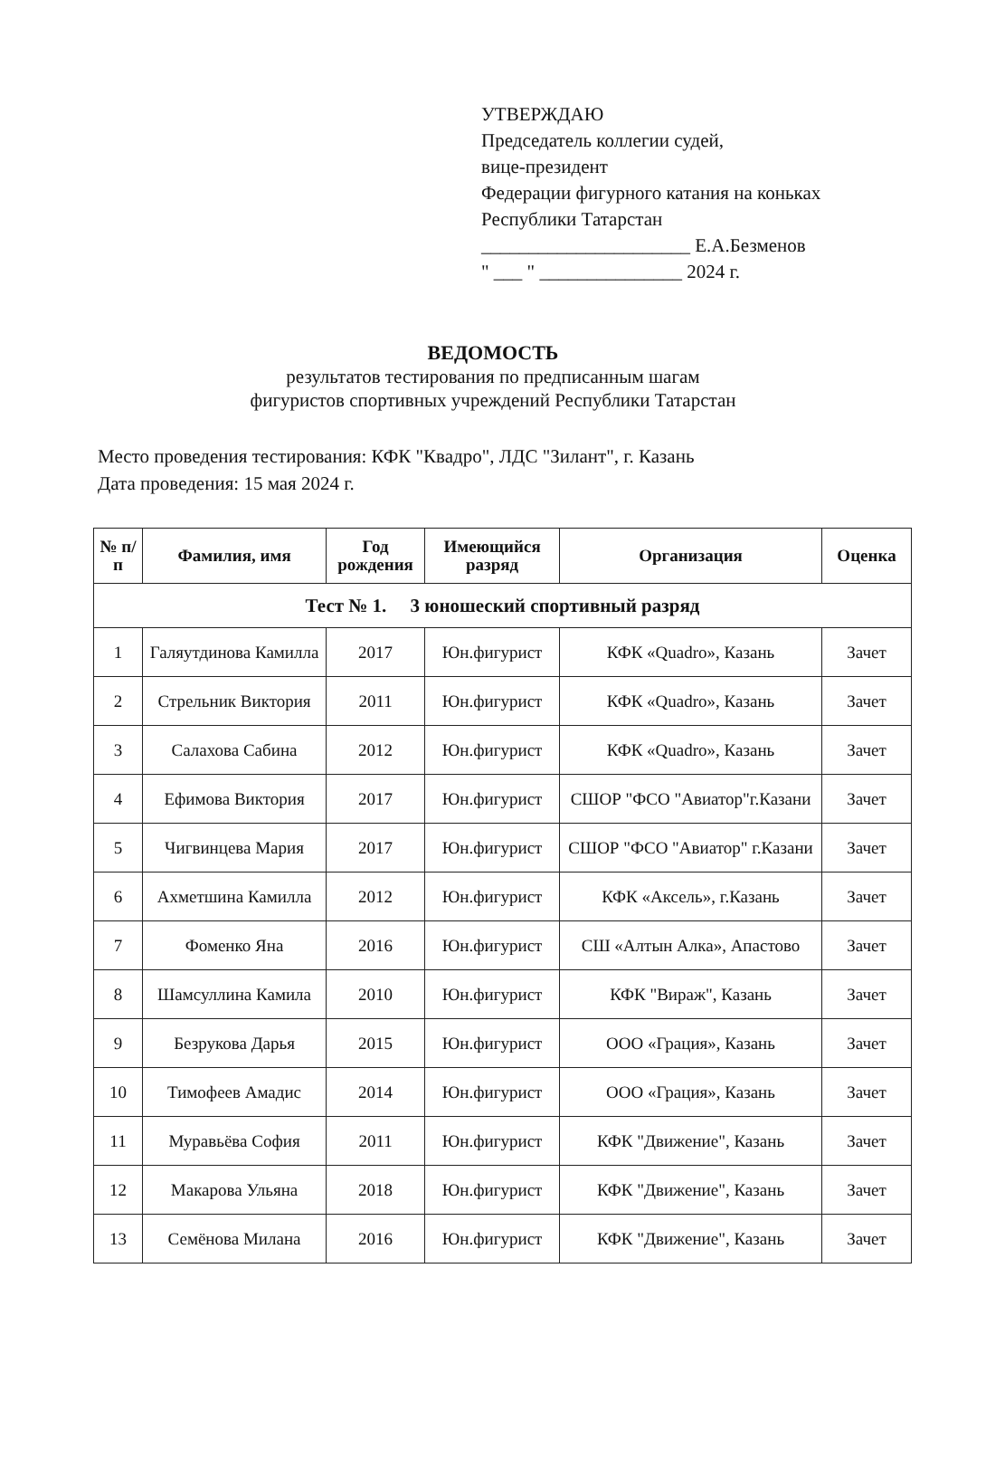УТВЕРЖДАЮ
Председатель коллегии судей,
вице-президент
Федерации фигурного катания на коньках
Республики Татарстан
______________________ Е.А.Безменов
" ___ " _______________ 2024 г.
ВЕДОМОСТЬ
результатов тестирования по предписанным шагам
фигуристов спортивных учреждений Республики Татарстан
Место проведения тестирования: КФК "Квадро", ЛДС "Зилант", г. Казань
Дата проведения: 15 мая 2024 г.
| № п/п | Фамилия, имя | Год рождения | Имеющийся разряд | Организация | Оценка |
| --- | --- | --- | --- | --- | --- |
| Тест № 1. 3 юношеский спортивный разряд | | | | | |
| 1 | Галяутдинова Камилла | 2017 | Юн.фигурист | КФК «Quadro», Казань | Зачет |
| 2 | Стрельник Виктория | 2011 | Юн.фигурист | КФК «Quadro», Казань | Зачет |
| 3 | Салахова Сабина | 2012 | Юн.фигурист | КФК «Quadro», Казань | Зачет |
| 4 | Ефимова Виктория | 2017 | Юн.фигурист | СШОР "ФСО "Авиатор"г.Казани | Зачет |
| 5 | Чигвинцева Мария | 2017 | Юн.фигурист | СШОР "ФСО "Авиатор" г.Казани | Зачет |
| 6 | Ахметшина Камилла | 2012 | Юн.фигурист | КФК «Аксель», г.Казань | Зачет |
| 7 | Фоменко Яна | 2016 | Юн.фигурист | СШ «Алтын Алка», Апастово | Зачет |
| 8 | Шамсуллина Камила | 2010 | Юн.фигурист | КФК "Вираж", Казань | Зачет |
| 9 | Безрукова Дарья | 2015 | Юн.фигурист | ООО «Грация», Казань | Зачет |
| 10 | Тимофеев Амадис | 2014 | Юн.фигурист | ООО «Грация», Казань | Зачет |
| 11 | Муравьёва София | 2011 | Юн.фигурист | КФК "Движение", Казань | Зачет |
| 12 | Макарова Ульяна | 2018 | Юн.фигурист | КФК "Движение", Казань | Зачет |
| 13 | Семёнова Милана | 2016 | Юн.фигурист | КФК "Движение", Казань | Зачет |